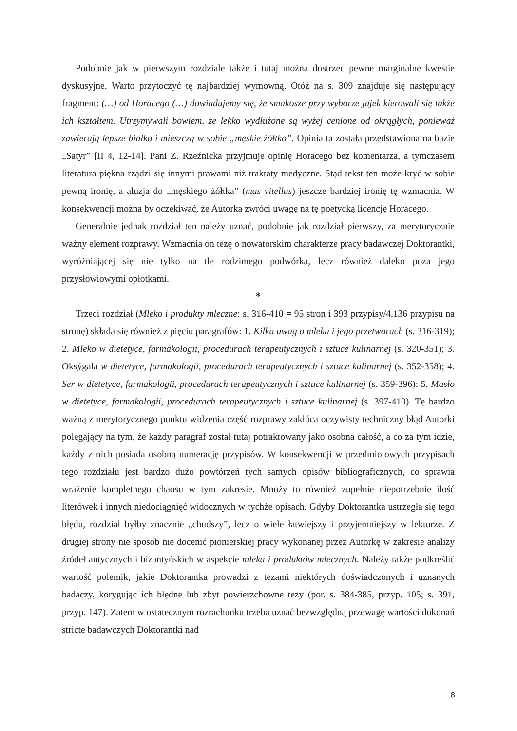Podobnie jak w pierwszym rozdziale także i tutaj można dostrzec pewne marginalne kwestie dyskusyjne. Warto przytoczyć tę najbardziej wymowną. Otóż na s. 309 znajduje się następujący fragment: (…) od Horacego (…) dowiadujemy się, że smakosze przy wyborze jajek kierowali się także ich kształtem. Utrzymywali bowiem, że lekko wydłużone są wyżej cenione od okrągłych, ponieważ zawierają lepsze białko i mieszczą w sobie „męskie żółtko”. Opinia ta została przedstawiona na bazie „Satyr” [II 4, 12-14]. Pani Z. Rzeźnicka przyjmuje opinię Horacego bez komentarza, a tymczasem literatura piękna rządzi się innymi prawami niż traktaty medyczne. Stąd tekst ten może kryć w sobie pewną ironię, a aluzja do „męskiego żółtka” (mas vitellus) jeszcze bardziej ironię tę wzmacnia. W konsekwencji można by oczekiwać, że Autorka zwróci uwagę na tę poetycką licencję Horacego.
Generalnie jednak rozdział ten należy uznać, podobnie jak rozdział pierwszy, za merytorycznie ważny element rozprawy. Wzmacnia on tezę o nowatorskim charakterze pracy badawczej Doktorantki, wyróżniającej się nie tylko na tle rodzimego podwórka, lecz również daleko poza jego przysłowiowymi opłotkami.
*
Trzeci rozdział (Mleko i produkty mleczne: s. 316-410 = 95 stron i 393 przypisy/4,136 przypisu na stronę) składa się również z pięciu paragrafów: 1. Kilka uwag o mleku i jego przetworach (s. 316-319); 2. Mleko w dietetyce, farmakologii, procedurach terapeutycznych i sztuce kulinarnej (s. 320-351); 3. Oksýgala w dietetyce, farmakologii, procedurach terapeutycznych i sztuce kulinarnej (s. 352-358); 4. Ser w dietetyce, farmakologii, procedurach terapeutycznych i sztuce kulinarnej (s. 359-396); 5. Masło w dietetyce, farmakologii, procedurach terapeutycznych i sztuce kulinarnej (s. 397-410). Tę bardzo ważną z merytorycznego punktu widzenia część rozprawy zakłóca oczywisty techniczny błąd Autorki polegający na tym, że każdy paragraf został tutaj potraktowany jako osobna całość, a co za tym idzie, każdy z nich posiada osobną numerację przypisów. W konsekwencji w przedmiotowych przypisach tego rozdziału jest bardzo dużo powtórzeń tych samych opisów bibliograficznych, co sprawia wrażenie kompletnego chaosu w tym zakresie. Mnoży to również zupełnie niepotrzebnie ilość literówek i innych niedociągnięć widocznych w tychże opisach. Gdyby Doktorantka ustrzegła się tego błędu, rozdział byłby znacznie „chudszy”, lecz o wiele łatwiejszy i przyjemniejszy w lekturze. Z drugiej strony nie sposób nie docenić pionierskiej pracy wykonanej przez Autorkę w zakresie analizy źródeł antycznych i bizantyńskich w aspekcie mleka i produktów mlecznych. Należy także podkreślić wartość polemik, jakie Doktorantka prowadzi z tezami niektórych doświadczonych i uznanych badaczy, korygując ich błędne lub zbyt powierzchowne tezy (por. s. 384-385, przyp. 105; s. 391, przyp. 147). Zatem w ostatecznym rozrachunku trzeba uznać bezwzględną przewagę wartości dokonań stricte badawczych Doktorantki nad
8